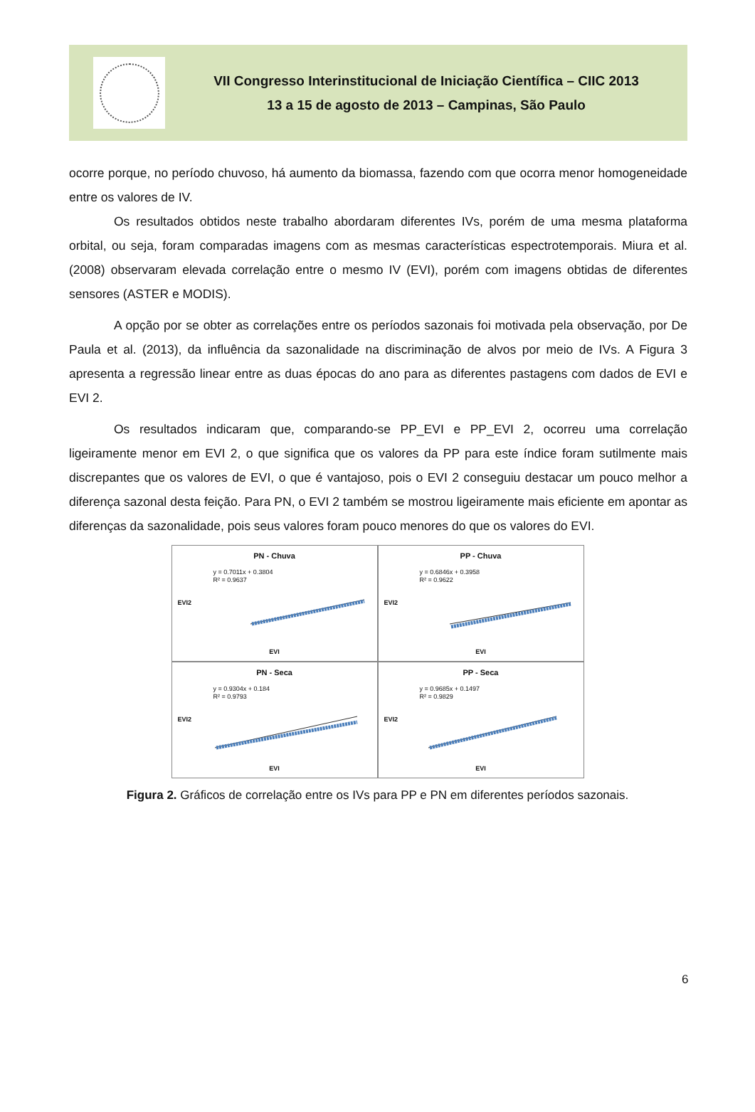VII Congresso Interinstitucional de Iniciação Científica – CIIC 2013
13 a 15 de agosto de 2013 – Campinas, São Paulo
ocorre porque, no período chuvoso, há aumento da biomassa, fazendo com que ocorra menor homogeneidade entre os valores de IV.
Os resultados obtidos neste trabalho abordaram diferentes IVs, porém de uma mesma plataforma orbital, ou seja, foram comparadas imagens com as mesmas características espectrotemporais. Miura et al. (2008) observaram elevada correlação entre o mesmo IV (EVI), porém com imagens obtidas de diferentes sensores (ASTER e MODIS).
A opção por se obter as correlações entre os períodos sazonais foi motivada pela observação, por De Paula et al. (2013), da influência da sazonalidade na discriminação de alvos por meio de IVs. A Figura 3 apresenta a regressão linear entre as duas épocas do ano para as diferentes pastagens com dados de EVI e EVI 2.
Os resultados indicaram que, comparando-se PP_EVI e PP_EVI 2, ocorreu uma correlação ligeiramente menor em EVI 2, o que significa que os valores da PP para este índice foram sutilmente mais discrepantes que os valores de EVI, o que é vantajoso, pois o EVI 2 conseguiu destacar um pouco melhor a diferença sazonal desta feição. Para PN, o EVI 2 também se mostrou ligeiramente mais eficiente em apontar as diferenças da sazonalidade, pois seus valores foram pouco menores do que os valores do EVI.
PN - Chuva
y = 0.7011x + 0.3804
R² = 0.9637
EVI2
EVI
PP - Chuva
y = 0.6846x + 0.3958
R² = 0.9622
EVI2
EVI
PN - Seca
y = 0.9304x + 0.184
R² = 0.9793
EVI2
EVI
PP - Seca
y = 0.9685x + 0.1497
R² = 0.9829
EVI2
EVI
Figura 2. Gráficos de correlação entre os IVs para PP e PN em diferentes períodos sazonais.
6